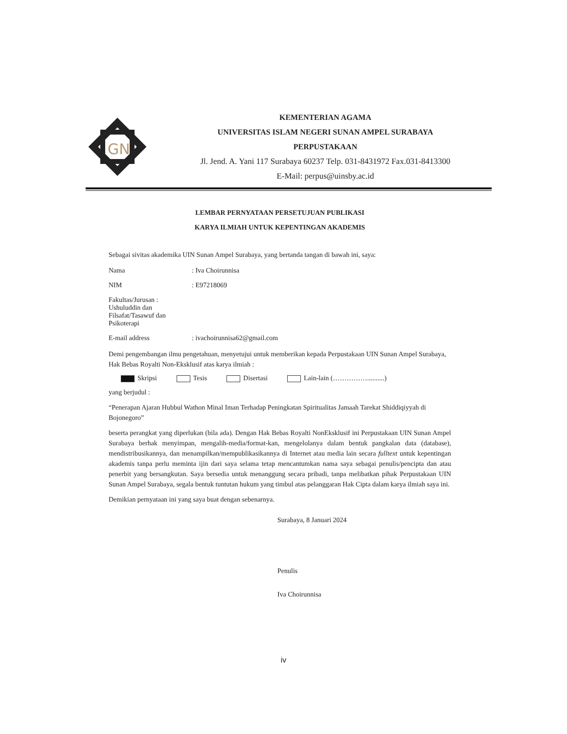GN
KEMENTERIAN AGAMA
UNIVERSITAS ISLAM NEGERI SUNAN AMPEL SURABAYA
PERPUSTAKAAN
Jl. Jend. A. Yani 117 Surabaya 60237 Telp. 031-8431972 Fax.031-8413300
E-Mail: perpus@uinsby.ac.id
LEMBAR PERNYATAAN PERSETUJUAN PUBLIKASI
KARYA ILMIAH UNTUK KEPENTINGAN AKADEMIS
Sebagai sivitas akademika UIN Sunan Ampel Surabaya, yang bertanda tangan di bawah ini, saya:
Nama: Iva Choirunnisa
NIM: E97218069
Fakultas/Jurusan : Ushuluddin dan Filsafat/Tasawuf dan Psikoterapi
E-mail address: ivachoirunnisa62@gmail.com
Demi pengembangan ilmu pengetahuan, menyetujui untuk memberikan kepada Perpustakaan UIN Sunan Ampel Surabaya, Hak Bebas Royalti Non-Eksklusif atas karya ilmiah :
Skripsi Tesis Disertasi Lain-lain (……………..........)
yang berjudul :
“Penerapan Ajaran Hubbul Wathon Minal Iman Terhadap Peningkatan Spiritualitas Jamaah Tarekat Shiddiqiyyah di Bojonegoro”
beserta perangkat yang diperlukan (bila ada). Dengan Hak Bebas Royalti NonEksklusif ini Perpustakaan UIN Sunan Ampel Surabaya berhak menyimpan, mengalih-media/format-kan, mengelolanya dalam bentuk pangkalan data (database), mendistribusikannya, dan menampilkan/mempublikasikannya di Internet atau media lain secara fulltext untuk kepentingan akademis tanpa perlu meminta ijin dari saya selama tetap mencantumkan nama saya sebagai penulis/pencipta dan atau penerbit yang bersangkutan. Saya bersedia untuk menanggung secara pribadi, tanpa melibatkan pihak Perpustakaan UIN Sunan Ampel Surabaya, segala bentuk tuntutan hukum yang timbul atas pelanggaran Hak Cipta dalam karya ilmiah saya ini.
Demikian pernyataan ini yang saya buat dengan sebenarnya.
Surabaya, 8 Januari 2024
Penulis
Iva Choirunnisa
iv